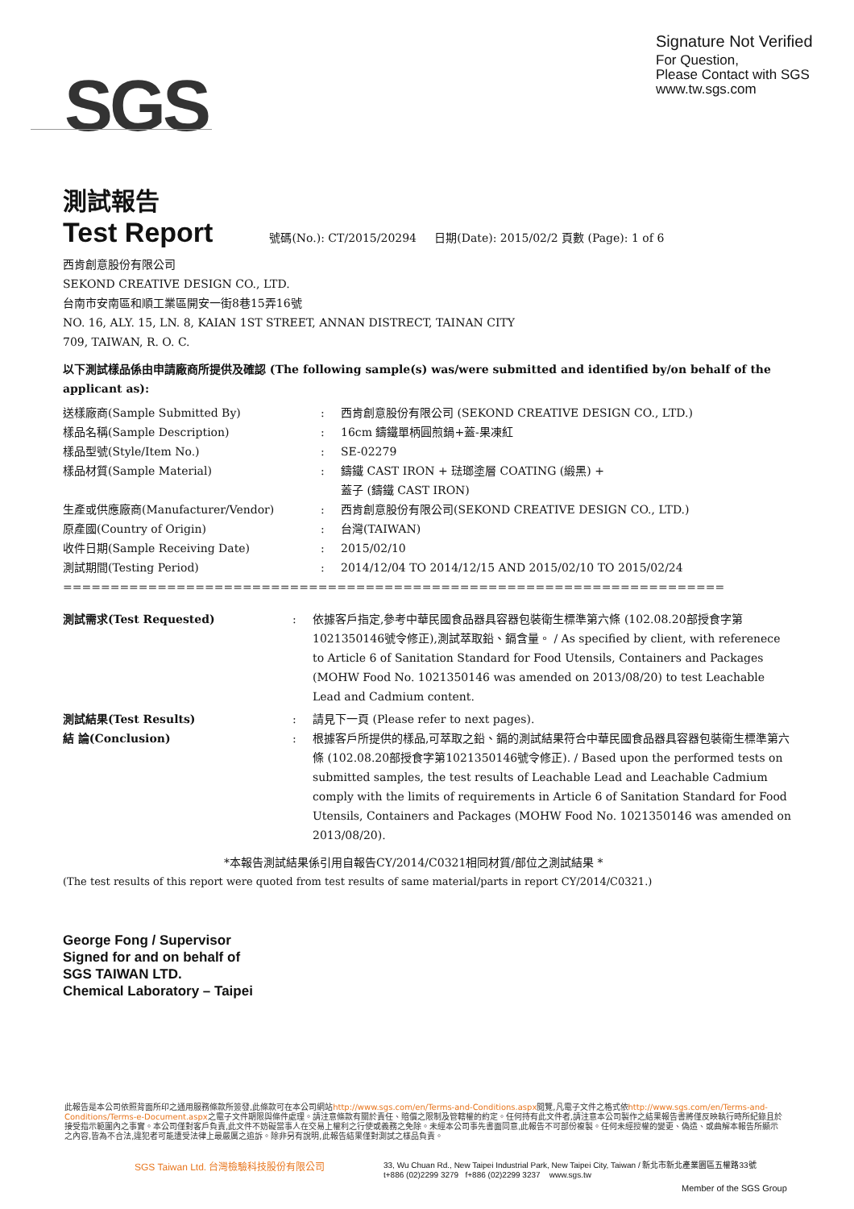SGS
Signature Not Verified
For Question,
Please Contact with SGS
www.tw.sgs.com
測試報告
Test Report
號碼(No.): CT/2015/20294 日期(Date): 2015/02/2 頁數 (Page): 1 of 6
西肯創意股份有限公司
SEKOND CREATIVE DESIGN CO., LTD.
台南市安南區和順工業區開安一街8巷15弄16號
NO. 16, ALY. 15, LN. 8, KAIAN 1ST STREET, ANNAN DISTRECT, TAINAN CITY
709, TAIWAN, R. O. C.
以下測試樣品係由申請廠商所提供及確認 (The following sample(s) was/were submitted and identified by/on behalf of the applicant as):
| 送樣廠商(Sample Submitted By) | : | 西肯創意股份有限公司 (SEKOND CREATIVE DESIGN CO., LTD.) |
| 樣品名稱(Sample Description) | : | 16cm 鑄鐵單柄圓煎鍋+蓋-果凍紅 |
| 樣品型號(Style/Item No.) | : | SE-02279 |
| 樣品材質(Sample Material) | : | 鑄鐵 CAST IRON + 琺瑯塗層 COATING (緞黑) + 蓋子 (鑄鐵 CAST IRON) |
| 生產或供應廠商(Manufacturer/Vendor) | : | 西肯創意股份有限公司(SEKOND CREATIVE DESIGN CO., LTD.) |
| 原產國(Country of Origin) | : | 台灣(TAIWAN) |
| 收件日期(Sample Receiving Date) | : | 2015/02/10 |
| 測試期間(Testing Period) | : | 2014/12/04 TO 2014/12/15 AND 2015/02/10 TO 2015/02/24 |
=======================================================================================
| 測試需求(Test Requested) | : | 依據客戶指定,參考中華民國食品器具容器包裝衛生標準第六條 (102.08.20部授食字第1021350146號令修正),測試萃取鉛、鎘含量。 / As specified by client, with referenece to Article 6 of Sanitation Standard for Food Utensils, Containers and Packages (MOHW Food No. 1021350146 was amended on 2013/08/20) to test Leachable Lead and Cadmium content. |
| 測試結果(Test Results) | : | 請見下一頁 (Please refer to next pages). |
| 結 論(Conclusion) | : | 根據客戶所提供的樣品,可萃取之鉛、鎘的測試結果符合中華民國食品器具容器包裝衛生標準第六條 (102.08.20部授食字第1021350146號令修正). / Based upon the performed tests on submitted samples, the test results of Leachable Lead and Leachable Cadmium comply with the limits of requirements in Article 6 of Sanitation Standard for Food Utensils, Containers and Packages (MOHW Food No. 1021350146 was amended on 2013/08/20). |
*本報告測試結果係引用自報告CY/2014/C0321相同材質/部位之測試結果 *
(The test results of this report were quoted from test results of same material/parts in report CY/2014/C0321.)
George Fong / Supervisor
Signed for and on behalf of
SGS TAIWAN LTD.
Chemical Laboratory – Taipei
此報告是本公司依照背面所印之通用服務條款所簽發,此條款可在本公司網站http://www.sgs.com/en/Terms-and-Conditions.aspx閱覽,凡電子文件之格式依http://www.sgs.com/en/Terms-and-Conditions/Terms-e-Document.aspx之電子文件期限與條件處理。請注意條款有關於責任、賠償之限制及管轄權的約定。任何持有此文件者,請注意本公司製作之結果報告書將僅反映執行時所紀錄且於接受指示範圍內之事實。本公司僅對客戶負責,此文件不妨礙當事人在交易上權利之行使或義務之免除。未經本公司事先書面同意,此報告不可部份複製。任何未經授權的變更、偽造、或曲解本報告所顯示之內容,皆為不合法,違犯者可能遭受法律上最嚴厲之追訴。除非另有說明,此報告結果僅對測試之樣品負責。
SGS Taiwan Ltd. 台灣檢驗科技股份有限公司
33, Wu Chuan Rd., New Taipei Industrial Park, New Taipei City, Taiwan / 新北市新北產業園區五權路33號
t+886 (02)2299 3279 f+886 (02)2299 3237 www.sgs.tw
Member of the SGS Group